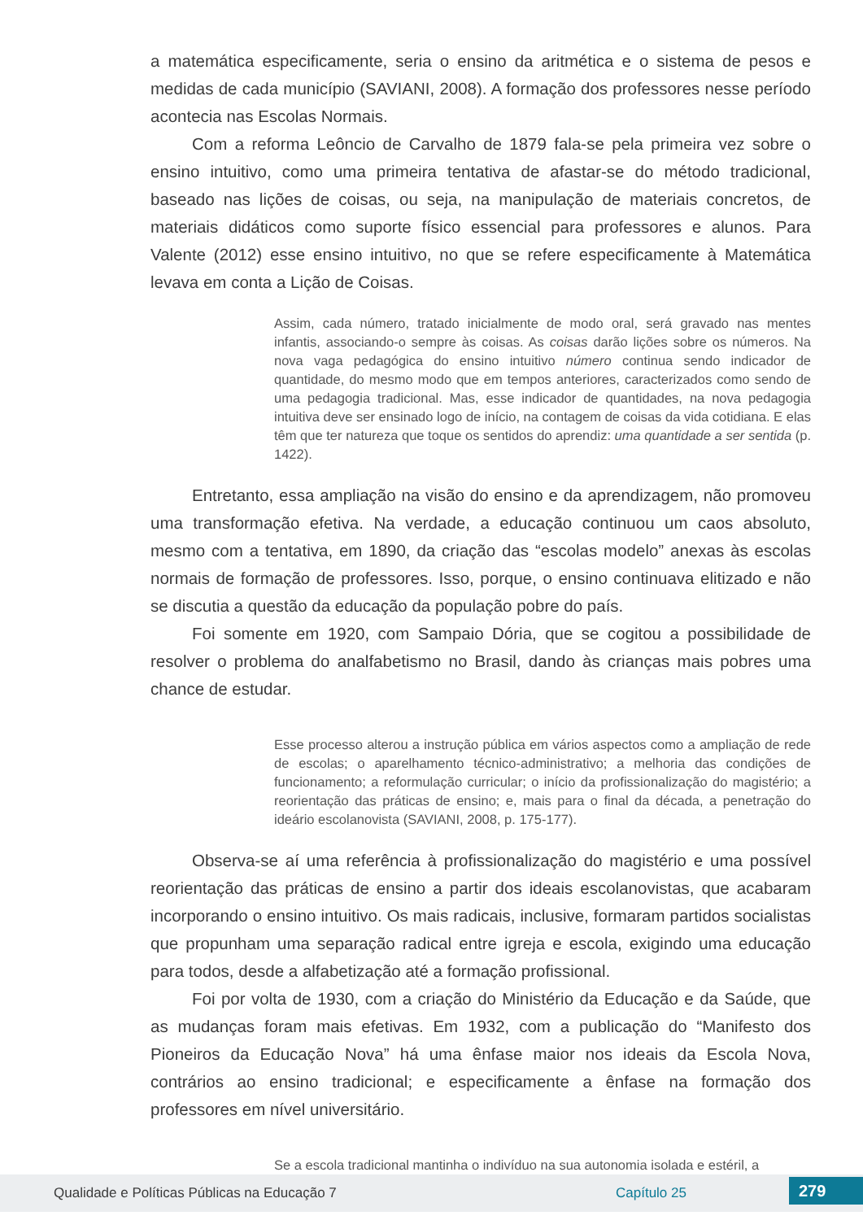a matemática especificamente, seria o ensino da aritmética e o sistema de pesos e medidas de cada município (SAVIANI, 2008). A formação dos professores nesse período acontecia nas Escolas Normais.
Com a reforma Leôncio de Carvalho de 1879 fala-se pela primeira vez sobre o ensino intuitivo, como uma primeira tentativa de afastar-se do método tradicional, baseado nas lições de coisas, ou seja, na manipulação de materiais concretos, de materiais didáticos como suporte físico essencial para professores e alunos. Para Valente (2012) esse ensino intuitivo, no que se refere especificamente à Matemática levava em conta a Lição de Coisas.
Assim, cada número, tratado inicialmente de modo oral, será gravado nas mentes infantis, associando-o sempre às coisas. As coisas darão lições sobre os números. Na nova vaga pedagógica do ensino intuitivo número continua sendo indicador de quantidade, do mesmo modo que em tempos anteriores, caracterizados como sendo de uma pedagogia tradicional. Mas, esse indicador de quantidades, na nova pedagogia intuitiva deve ser ensinado logo de início, na contagem de coisas da vida cotidiana. E elas têm que ter natureza que toque os sentidos do aprendiz: uma quantidade a ser sentida (p. 1422).
Entretanto, essa ampliação na visão do ensino e da aprendizagem, não promoveu uma transformação efetiva. Na verdade, a educação continuou um caos absoluto, mesmo com a tentativa, em 1890, da criação das “escolas modelo” anexas às escolas normais de formação de professores. Isso, porque, o ensino continuava elitizado e não se discutia a questão da educação da população pobre do país.
Foi somente em 1920, com Sampaio Dória, que se cogitou a possibilidade de resolver o problema do analfabetismo no Brasil, dando às crianças mais pobres uma chance de estudar.
Esse processo alterou a instrução pública em vários aspectos como a ampliação de rede de escolas; o aparelhamento técnico-administrativo; a melhoria das condições de funcionamento; a reformulação curricular; o início da profissionalização do magistério; a reorientação das práticas de ensino; e, mais para o final da década, a penetração do ideário escolanovista (SAVIANI, 2008, p. 175-177).
Observa-se aí uma referência à profissionalização do magistério e uma possível reorientação das práticas de ensino a partir dos ideais escolanovistas, que acabaram incorporando o ensino intuitivo. Os mais radicais, inclusive, formaram partidos socialistas que propunham uma separação radical entre igreja e escola, exigindo uma educação para todos, desde a alfabetização até a formação profissional.
Foi por volta de 1930, com a criação do Ministério da Educação e da Saúde, que as mudanças foram mais efetivas. Em 1932, com a publicação do “Manifesto dos Pioneiros da Educação Nova” há uma ênfase maior nos ideais da Escola Nova, contrários ao ensino tradicional; e especificamente a ênfase na formação dos professores em nível universitário.
Se a escola tradicional mantinha o indivíduo na sua autonomia isolada e estéril, a
Qualidade e Políticas Públicas na Educação 7 Capítulo 25 279